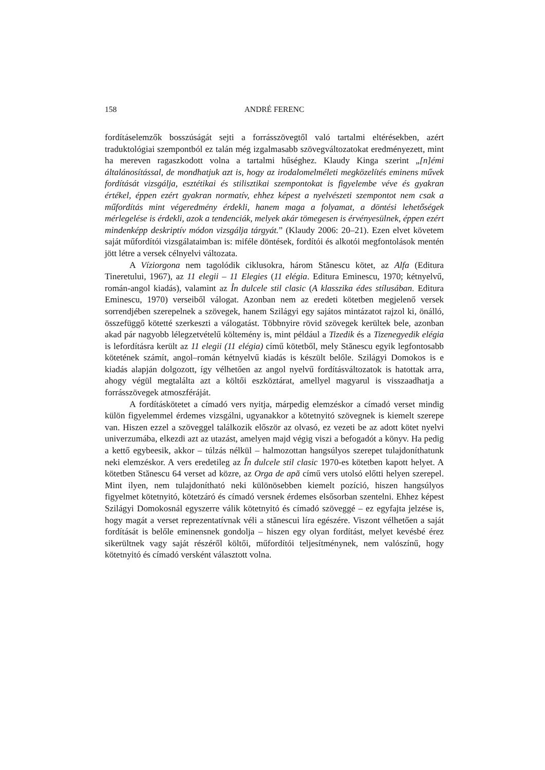158 ANDRÉ FERENC
fordításelemzők bosszúságát sejti a forrásszövegtől való tartalmi eltérésekben, azért traduktológiai szempontból ez talán még izgalmasabb szövegváltozatokat eredményezett, mint ha mereven ragaszkodott volna a tartalmi hűséghez. Klaudy Kinga szerint „[n]émi általánosítással, de mondhatjuk azt is, hogy az irodalomelméleti megközelítés eminens művek fordítását vizsgálja, esztétikai és stilisztikai szempontokat is figyelembe véve és gyakran értékel, éppen ezért gyakran normatív, ehhez képest a nyelvészeti szempontot nem csak a műfordítás mint végeredmény érdekli, hanem maga a folyamat, a döntési lehetőségek mérlegelése is érdekli, azok a tendenciák, melyek akár tömegesen is érvényesülnek, éppen ezért mindenképp deskriptív módon vizsgálja tárgyát.” (Klaudy 2006: 20–21). Ezen elvet követem saját műfordítói vizsgálataimban is: miféle döntések, fordítói és alkotói megfontolások mentén jött létre a versek célnyelvi változata.
A Víziorgona nem tagolódik ciklusokra, három Stănescu kötet, az Alfa (Editura Tineretului, 1967), az 11 elegii – 11 Elegies (11 elégia. Editura Eminescu, 1970; kétnyelvű, román-angol kiadás), valamint az În dulcele stil clasic (A klasszika édes stílusában. Editura Eminescu, 1970) verseiből válogat. Azonban nem az eredeti kötetben megjelenő versek sorrendjében szerepelnek a szövegek, hanem Szilágyi egy sajátos mintázatot rajzol ki, önálló, összefüggő kötetté szerkeszti a válogatást. Többnyire rövid szövegek kerültek bele, azonban akad pár nagyobb lélegzetvételű költemény is, mint például a Tizedik és a Tizenegyedik elégia is lefordításra került az 11 elegii (11 elégia) című kötetből, mely Stănescu egyik legfontosabb kötetének számít, angol–román kétnyelvű kiadás is készült belőle. Szilágyi Domokos is e kiadás alapján dolgozott, így vélhetően az angol nyelvű fordításváltozatok is hatottak arra, ahogy végül megtalálta azt a költői eszköztárat, amellyel magyarul is visszaadhatja a forrásszövegek atmoszféráját.
A fordításkötetet a címadó vers nyitja, márpedig elemzéskor a címadó verset mindig külön figyelemmel érdemes vizsgálni, ugyanakkor a kötetnyitó szövegnek is kiemelt szerepe van. Hiszen ezzel a szöveggel találkozik először az olvasó, ez vezeti be az adott kötet nyelvi univerzumába, elkezdi azt az utazást, amelyen majd végig viszi a befogadót a könyv. Ha pedig a kettő egybeesik, akkor – túlzás nélkül – halmozottan hangsúlyos szerepet tulajdoníthatunk neki elemzéskor. A vers eredetileg az În dulcele stil clasic 1970-es kötetben kapott helyet. A kötetben Stănescu 64 verset ad közre, az Orga de apă című vers utolsó előtti helyen szerepel. Mint ilyen, nem tulajdonítható neki különösebben kiemelt pozíció, hiszen hangsúlyos figyelmet kötetnyitó, kötetzáró és címadó versnek érdemes elsősorban szentelni. Ehhez képest Szilágyi Domokosnál egyszerre válik kötetnyitó és címadó szöveggé – ez egyfajta jelzése is, hogy magát a verset reprezentatívnak véli a stănescui líra egészére. Viszont vélhetően a saját fordítását is belőle eminensnek gondolja – hiszen egy olyan fordítást, melyet kevésbé érez sikerültnek vagy saját részéről költői, műfordítói teljesítménynek, nem valószínű, hogy kötetnyitó és címadó versként választott volna.